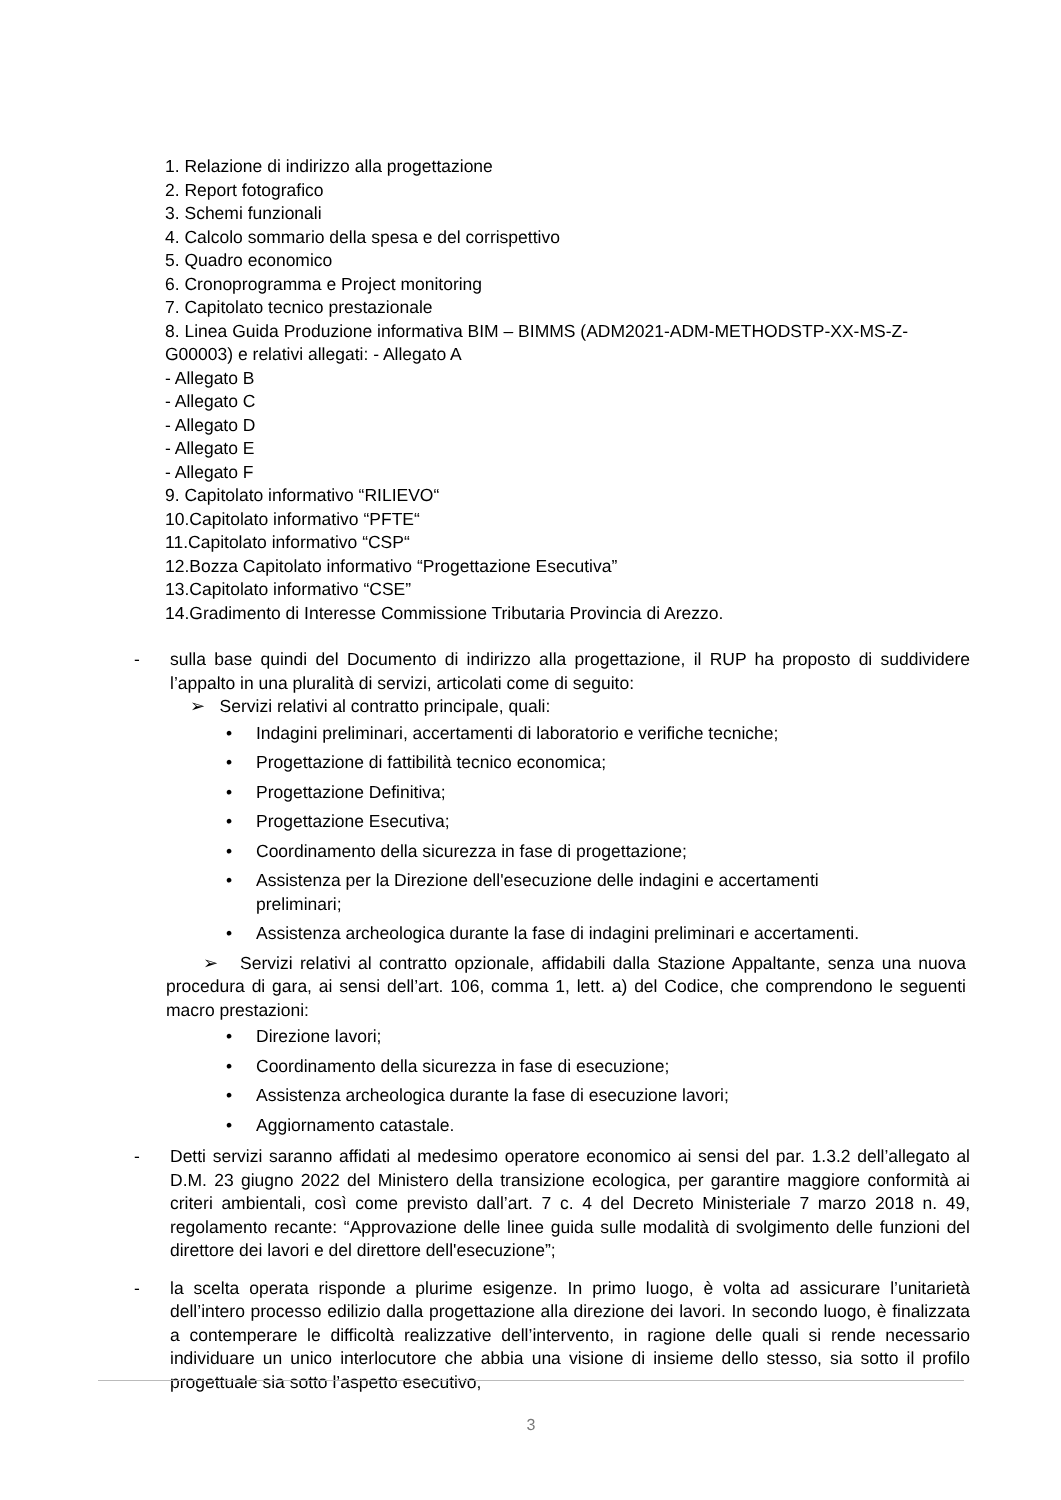1. Relazione di indirizzo alla progettazione
2. Report fotografico
3. Schemi funzionali
4. Calcolo sommario della spesa e del corrispettivo
5. Quadro economico
6. Cronoprogramma e Project monitoring
7. Capitolato tecnico prestazionale
8. Linea Guida Produzione informativa BIM – BIMMS (ADM2021-ADM-METHODSTP-XX-MS-Z-G00003) e relativi allegati: - Allegato A
- Allegato B
- Allegato C
- Allegato D
- Allegato E
- Allegato F
9. Capitolato informativo “RILIEVO“
10.Capitolato informativo “PFTE“
11.Capitolato informativo “CSP“
12.Bozza Capitolato informativo “Progettazione Esecutiva”
13.Capitolato informativo “CSE”
14.Gradimento di Interesse Commissione Tributaria Provincia di Arezzo.
- sulla base quindi del Documento di indirizzo alla progettazione, il RUP ha proposto di suddividere l’appalto in una pluralità di servizi, articolati come di seguito:
➢ Servizi relativi al contratto principale, quali:
• Indagini preliminari, accertamenti di laboratorio e verifiche tecniche;
• Progettazione di fattibilità tecnico economica;
• Progettazione Definitiva;
• Progettazione Esecutiva;
• Coordinamento della sicurezza in fase di progettazione;
• Assistenza per la Direzione dell'esecuzione delle indagini e accertamenti preliminari;
• Assistenza archeologica durante la fase di indagini preliminari e accertamenti.
➢ Servizi relativi al contratto opzionale, affidabili dalla Stazione Appaltante, senza una nuova procedura di gara, ai sensi dell’art. 106, comma 1, lett. a) del Codice, che comprendono le seguenti macro prestazioni:
• Direzione lavori;
• Coordinamento della sicurezza in fase di esecuzione;
• Assistenza archeologica durante la fase di esecuzione lavori;
• Aggiornamento catastale.
- Detti servizi saranno affidati al medesimo operatore economico ai sensi del par. 1.3.2 dell’allegato al D.M. 23 giugno 2022 del Ministero della transizione ecologica, per garantire maggiore conformità ai criteri ambientali, così come previsto dall’art. 7 c. 4 del Decreto Ministeriale 7 marzo 2018 n. 49, regolamento recante: “Approvazione delle linee guida sulle modalità di svolgimento delle funzioni del direttore dei lavori e del direttore dell'esecuzione”;
- la scelta operata risponde a plurime esigenze. In primo luogo, è volta ad assicurare l’unitarietà dell’intero processo edilizio dalla progettazione alla direzione dei lavori. In secondo luogo, è finalizzata a contemperare le difficoltà realizzative dell’intervento, in ragione delle quali si rende necessario individuare un unico interlocutore che abbia una visione di insieme dello stesso, sia sotto il profilo progettuale sia sotto l’aspetto esecutivo,
3